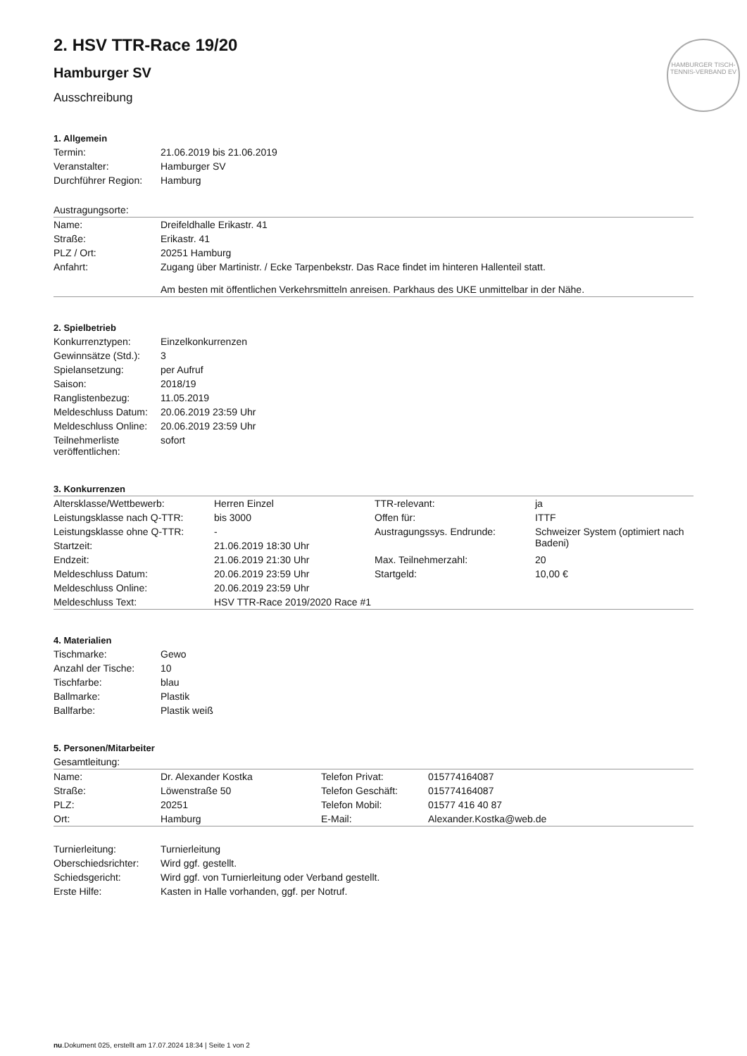HAMBURGER TISCH-TENNIS-VERBAND EV
2. HSV TTR-Race 19/20
Hamburger SV
Ausschreibung
1. Allgemein
| Termin: | 21.06.2019 bis 21.06.2019 |
| Veranstalter: | Hamburger SV |
| Durchführer Region: | Hamburg |
| Austragungsorte: | |
| Name: | Dreifeldhalle Erikastr. 41 |
| Straße: | Erikastr. 41 |
| PLZ / Ort: | 20251 Hamburg |
| Anfahrt: | Zugang über Martinistr. / Ecke Tarpenbekstr. Das Race findet im hinteren Hallenteil statt. Am besten mit öffentlichen Verkehrsmitteln anreisen. Parkhaus des UKE unmittelbar in der Nähe. |
2. Spielbetrieb
| Konkurrenztypen: | Einzelkonkurrenzen |
| Gewinnsätze (Std.): | 3 |
| Spielansetzung: | per Aufruf |
| Saison: | 2018/19 |
| Ranglistenbezug: | 11.05.2019 |
| Meldeschluss Datum: | 20.06.2019 23:59 Uhr |
| Meldeschluss Online: | 20.06.2019 23:59 Uhr |
| Teilnehmerliste veröffentlichen: | sofort |
3. Konkurrenzen
| Altersklasse/Wettbewerb: | Herren Einzel | TTR-relevant: | ja |
| Leistungsklasse nach Q-TTR: | bis 3000 | Offen für: | ITTF |
| Leistungsklasse ohne Q-TTR: | - | Austragungssys. Endrunde: | Schweizer System (optimiert nach Badeni) |
| Startzeit: | 21.06.2019 18:30 Uhr | | |
| Endzeit: | 21.06.2019 21:30 Uhr | Max. Teilnehmerzahl: | 20 |
| Meldeschluss Datum: | 20.06.2019 23:59 Uhr | Startgeld: | 10,00 € |
| Meldeschluss Online: | 20.06.2019 23:59 Uhr | | |
| Meldeschluss Text: | HSV TTR-Race 2019/2020 Race #1 | | |
4. Materialien
| Tischmarke: | Gewo |
| Anzahl der Tische: | 10 |
| Tischfarbe: | blau |
| Ballmarke: | Plastik |
| Ballfarbe: | Plastik weiß |
5. Personen/Mitarbeiter
| Gesamtleitung: | | | |
| Name: | Dr. Alexander Kostka | Telefon Privat: | 015774164087 |
| Straße: | Löwenstraße 50 | Telefon Geschäft: | 015774164087 |
| PLZ: | 20251 | Telefon Mobil: | 01577 416 40 87 |
| Ort: | Hamburg | E-Mail: | Alexander.Kostka@web.de |
| Turnierleitung: | Turnierleitung |
| Oberschiedsrichter: | Wird ggf. gestellt. |
| Schiedsgericht: | Wird ggf. von Turnierleitung oder Verband gestellt. |
| Erste Hilfe: | Kasten in Halle vorhanden, ggf. per Notruf. |
nu.Dokument 025, erstellt am 17.07.2024 18:34 | Seite 1 von 2